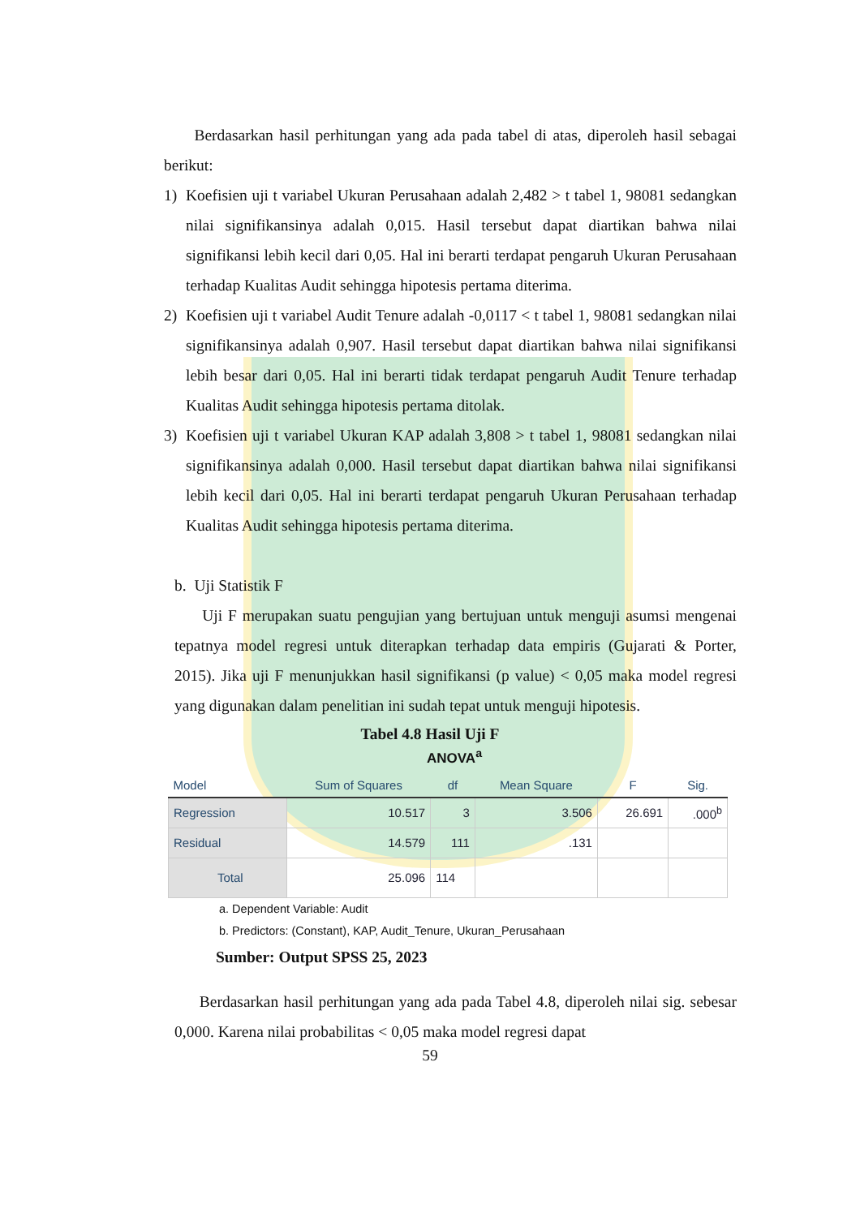Berdasarkan hasil perhitungan yang ada pada tabel di atas, diperoleh hasil sebagai berikut:
1) Koefisien uji t variabel Ukuran Perusahaan adalah 2,482 > t tabel 1, 98081 sedangkan nilai signifikansinya adalah 0,015. Hasil tersebut dapat diartikan bahwa nilai signifikansi lebih kecil dari 0,05. Hal ini berarti terdapat pengaruh Ukuran Perusahaan terhadap Kualitas Audit sehingga hipotesis pertama diterima.
2) Koefisien uji t variabel Audit Tenure adalah -0,0117 < t tabel 1, 98081 sedangkan nilai signifikansinya adalah 0,907. Hasil tersebut dapat diartikan bahwa nilai signifikansi lebih besar dari 0,05. Hal ini berarti tidak terdapat pengaruh Audit Tenure terhadap Kualitas Audit sehingga hipotesis pertama ditolak.
3) Koefisien uji t variabel Ukuran KAP adalah 3,808 > t tabel 1, 98081 sedangkan nilai signifikansinya adalah 0,000. Hasil tersebut dapat diartikan bahwa nilai signifikansi lebih kecil dari 0,05. Hal ini berarti terdapat pengaruh Ukuran Perusahaan terhadap Kualitas Audit sehingga hipotesis pertama diterima.
b. Uji Statistik F
Uji F merupakan suatu pengujian yang bertujuan untuk menguji asumsi mengenai tepatnya model regresi untuk diterapkan terhadap data empiris (Gujarati & Porter, 2015). Jika uji F menunjukkan hasil signifikansi (p value) < 0,05 maka model regresi yang digunakan dalam penelitian ini sudah tepat untuk menguji hipotesis.
Tabel 4.8 Hasil Uji F
ANOVA<sup>a</sup>
| Model | Sum of Squares | df | Mean Square | F | Sig. |
| --- | --- | --- | --- | --- | --- |
| Regression | 10.517 | 3 | 3.506 | 26.691 | .000<sup>b</sup> |
| Residual | 14.579 | 111 | .131 | | |
| Total | 25.096 | 114 | | | |
a. Dependent Variable: Audit
b. Predictors: (Constant), KAP, Audit_Tenure, Ukuran_Perusahaan
Sumber: Output SPSS 25, 2023
Berdasarkan hasil perhitungan yang ada pada Tabel 4.8, diperoleh nilai sig. sebesar 0,000. Karena nilai probabilitas < 0,05 maka model regresi dapat
59